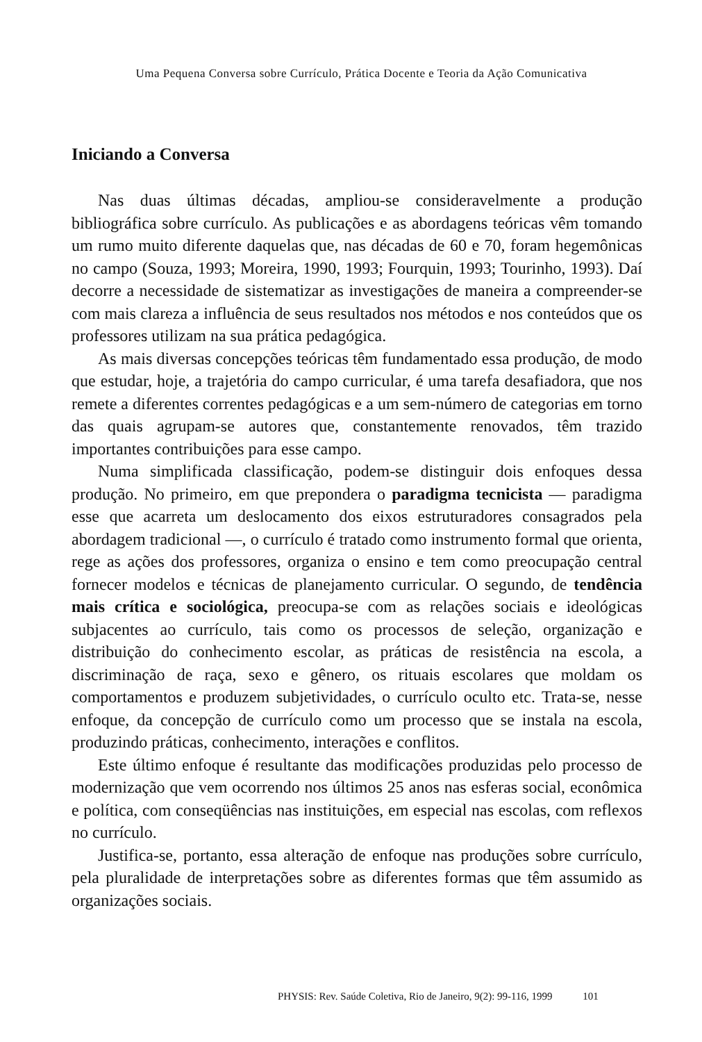Uma Pequena Conversa sobre Currículo, Prática Docente e Teoria da Ação Comunicativa
Iniciando a Conversa
Nas duas últimas décadas, ampliou-se consideravelmente a produção bibliográfica sobre currículo. As publicações e as abordagens teóricas vêm tomando um rumo muito diferente daquelas que, nas décadas de 60 e 70, foram hegemônicas no campo (Souza, 1993; Moreira, 1990, 1993; Fourquin, 1993; Tourinho, 1993). Daí decorre a necessidade de sistematizar as investigações de maneira a compreender-se com mais clareza a influência de seus resultados nos métodos e nos conteúdos que os professores utilizam na sua prática pedagógica.
As mais diversas concepções teóricas têm fundamentado essa produção, de modo que estudar, hoje, a trajetória do campo curricular, é uma tarefa desafiadora, que nos remete a diferentes correntes pedagógicas e a um sem-número de categorias em torno das quais agrupam-se autores que, constantemente renovados, têm trazido importantes contribuições para esse campo.
Numa simplificada classificação, podem-se distinguir dois enfoques dessa produção. No primeiro, em que prepondera o paradigma tecnicista — paradigma esse que acarreta um deslocamento dos eixos estruturadores consagrados pela abordagem tradicional —, o currículo é tratado como instrumento formal que orienta, rege as ações dos professores, organiza o ensino e tem como preocupação central fornecer modelos e técnicas de planejamento curricular. O segundo, de tendência mais crítica e sociológica, preocupa-se com as relações sociais e ideológicas subjacentes ao currículo, tais como os processos de seleção, organização e distribuição do conhecimento escolar, as práticas de resistência na escola, a discriminação de raça, sexo e gênero, os rituais escolares que moldam os comportamentos e produzem subjetividades, o currículo oculto etc. Trata-se, nesse enfoque, da concepção de currículo como um processo que se instala na escola, produzindo práticas, conhecimento, interações e conflitos.
Este último enfoque é resultante das modificações produzidas pelo processo de modernização que vem ocorrendo nos últimos 25 anos nas esferas social, econômica e política, com conseqüências nas instituições, em especial nas escolas, com reflexos no currículo.
Justifica-se, portanto, essa alteração de enfoque nas produções sobre currículo, pela pluralidade de interpretações sobre as diferentes formas que têm assumido as organizações sociais.
PHYSIS: Rev. Saúde Coletiva, Rio de Janeiro, 9(2): 99-116, 1999 101